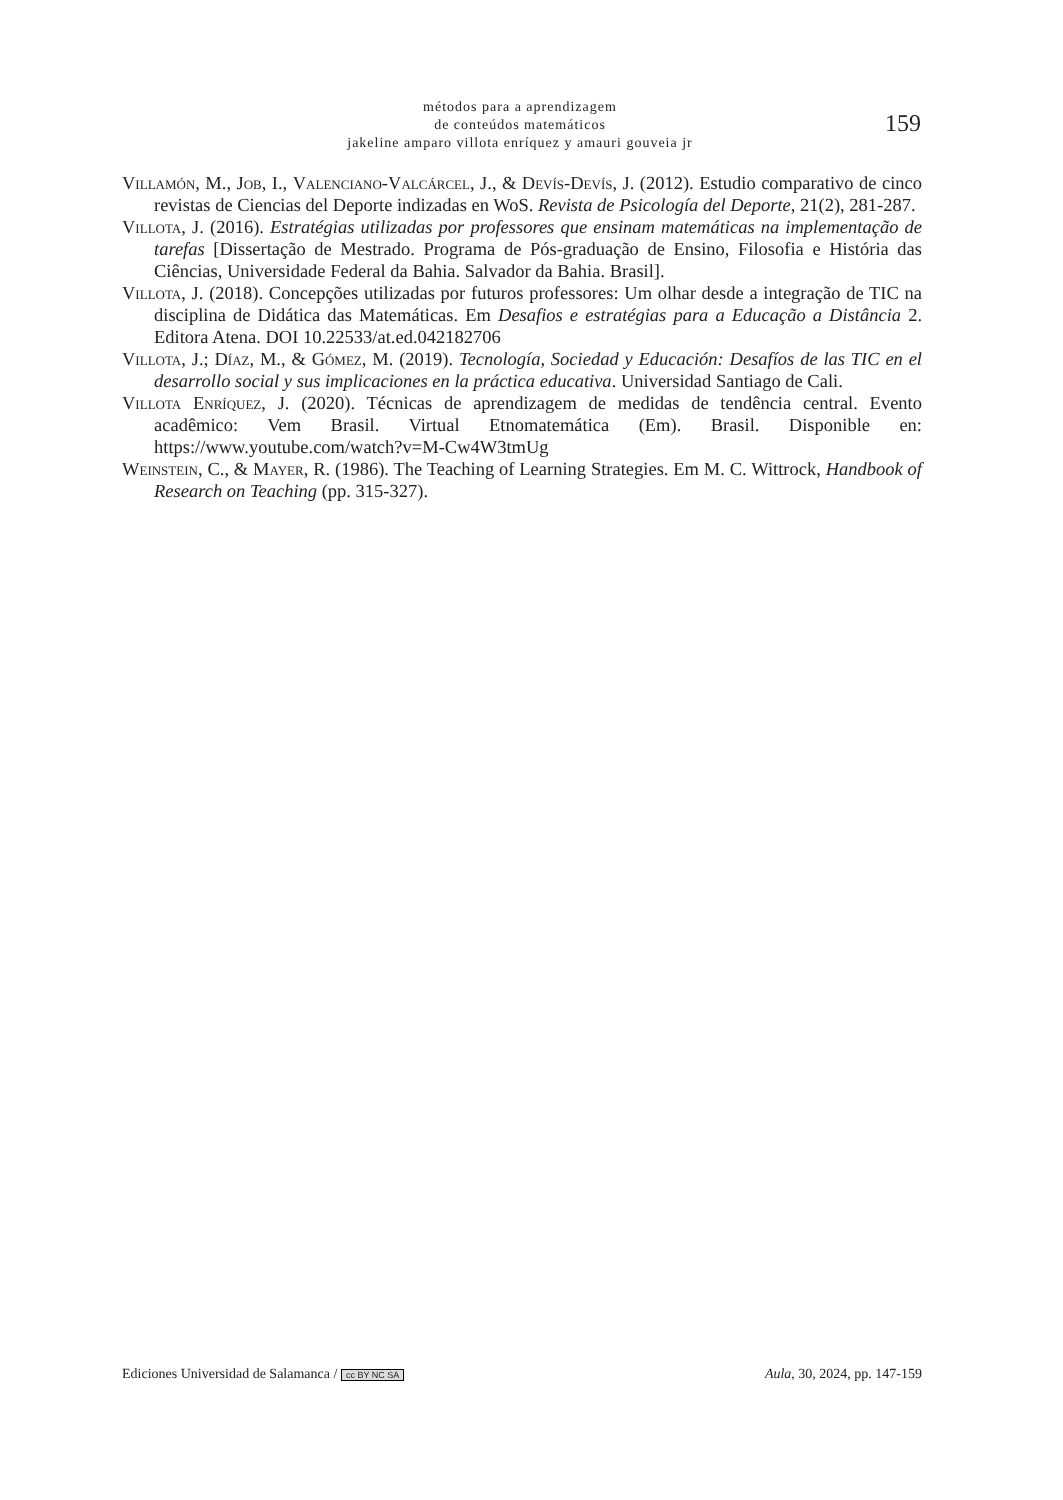métodos para a aprendizagem
de conteúdos matemáticos
jakeline amparo villota enríquez y amauri gouveia jr
159
Villamón, M., Job, I., Valenciano-Valcárcel, J., & Devís-Devís, J. (2012). Estudio comparativo de cinco revistas de Ciencias del Deporte indizadas en WoS. Revista de Psicología del Deporte, 21(2), 281-287.
Villota, J. (2016). Estratégias utilizadas por professores que ensinam matemáticas na implementação de tarefas [Dissertação de Mestrado. Programa de Pós-graduação de Ensino, Filosofia e História das Ciências, Universidade Federal da Bahia. Salvador da Bahia. Brasil].
Villota, J. (2018). Concepções utilizadas por futuros professores: Um olhar desde a integração de TIC na disciplina de Didática das Matemáticas. Em Desafios e estratégias para a Educação a Distância 2. Editora Atena. DOI 10.22533/at.ed.042182706
Villota, J.; Díaz, M., & Gómez, M. (2019). Tecnología, Sociedad y Educación: Desafíos de las TIC en el desarrollo social y sus implicaciones en la práctica educativa. Universidad Santiago de Cali.
Villota Enríquez, J. (2020). Técnicas de aprendizagem de medidas de tendência central. Evento acadêmico: Vem Brasil. Virtual Etnomatemática (Em). Brasil. Disponible en: https://www.youtube.com/watch?v=M-Cw4W3tmUg
Weinstein, C., & Mayer, R. (1986). The Teaching of Learning Strategies. Em M. C. Wittrock, Handbook of Research on Teaching (pp. 315-327).
Ediciones Universidad de Salamanca / cc BY NC SA Aula, 30, 2024, pp. 147-159